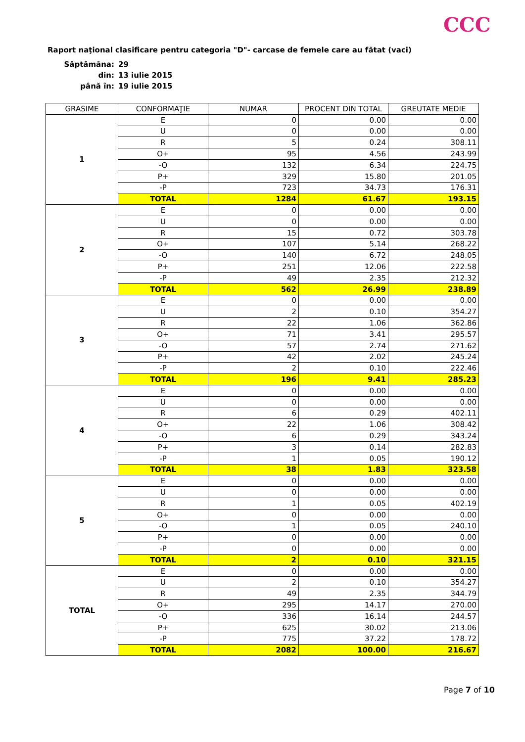CCC
Raport naţional clasificare pentru categoria "D"- carcase de femele care au fătat (vaci)
| Săptămâna: | 29 |
| din: | 13 iulie 2015 |
| până în: | 19 iulie 2015 |
| GRASIME | CONFORMAŢIE | NUMAR | PROCENT DIN TOTAL | GREUTATE MEDIE |
| --- | --- | --- | --- | --- |
| 1 | E | 0 | 0.00 | 0.00 |
| | U | 0 | 0.00 | 0.00 |
| | R | 5 | 0.24 | 308.11 |
| | O+ | 95 | 4.56 | 243.99 |
| | -O | 132 | 6.34 | 224.75 |
| | P+ | 329 | 15.80 | 201.05 |
| | -P | 723 | 34.73 | 176.31 |
| | TOTAL | 1284 | 61.67 | 193.15 |
| 2 | E | 0 | 0.00 | 0.00 |
| | U | 0 | 0.00 | 0.00 |
| | R | 15 | 0.72 | 303.78 |
| | O+ | 107 | 5.14 | 268.22 |
| | -O | 140 | 6.72 | 248.05 |
| | P+ | 251 | 12.06 | 222.58 |
| | -P | 49 | 2.35 | 212.32 |
| | TOTAL | 562 | 26.99 | 238.89 |
| 3 | E | 0 | 0.00 | 0.00 |
| | U | 2 | 0.10 | 354.27 |
| | R | 22 | 1.06 | 362.86 |
| | O+ | 71 | 3.41 | 295.57 |
| | -O | 57 | 2.74 | 271.62 |
| | P+ | 42 | 2.02 | 245.24 |
| | -P | 2 | 0.10 | 222.46 |
| | TOTAL | 196 | 9.41 | 285.23 |
| 4 | E | 0 | 0.00 | 0.00 |
| | U | 0 | 0.00 | 0.00 |
| | R | 6 | 0.29 | 402.11 |
| | O+ | 22 | 1.06 | 308.42 |
| | -O | 6 | 0.29 | 343.24 |
| | P+ | 3 | 0.14 | 282.83 |
| | -P | 1 | 0.05 | 190.12 |
| | TOTAL | 38 | 1.83 | 323.58 |
| 5 | E | 0 | 0.00 | 0.00 |
| | U | 0 | 0.00 | 0.00 |
| | R | 1 | 0.05 | 402.19 |
| | O+ | 0 | 0.00 | 0.00 |
| | -O | 1 | 0.05 | 240.10 |
| | P+ | 0 | 0.00 | 0.00 |
| | -P | 0 | 0.00 | 0.00 |
| | TOTAL | 2 | 0.10 | 321.15 |
| TOTAL | E | 0 | 0.00 | 0.00 |
| | U | 2 | 0.10 | 354.27 |
| | R | 49 | 2.35 | 344.79 |
| | O+ | 295 | 14.17 | 270.00 |
| | -O | 336 | 16.14 | 244.57 |
| | P+ | 625 | 30.02 | 213.06 |
| | -P | 775 | 37.22 | 178.72 |
| | TOTAL | 2082 | 100.00 | 216.67 |
Page 7 of 10